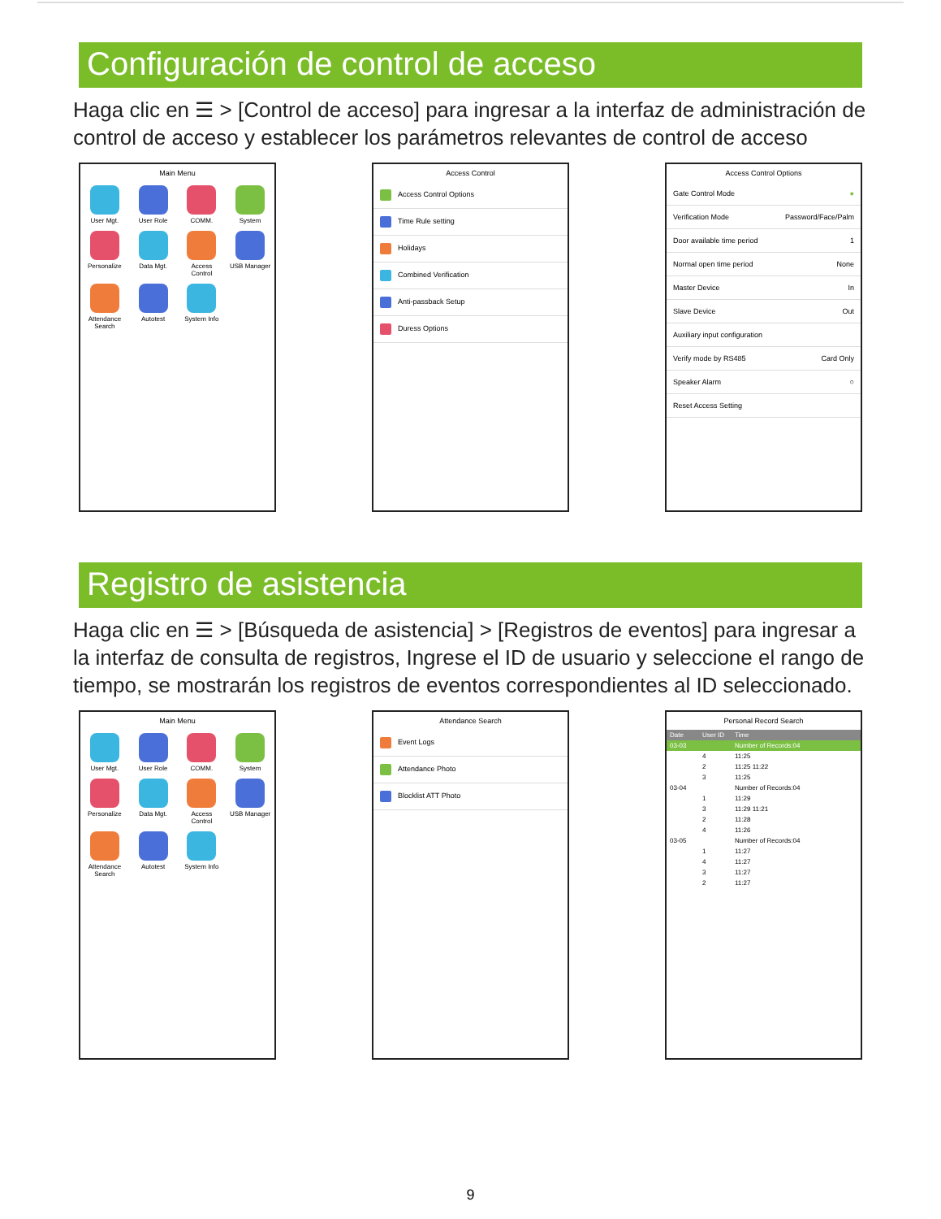Configuración de control de acceso
Haga clic en ☰ > [Control de acceso] para ingresar a la interfaz de administración de control de acceso y establecer los parámetros relevantes de control de acceso
Main Menu
User Mgt.
User Role
COMM.
System
Personalize
Data Mgt.
Access Control
USB Manager
Attendance Search
Autotest
System Info
Access Control
Access Control Options
Time Rule setting
Holidays
Combined Verification
Anti-passback Setup
Duress Options
Access Control Options
Gate Control Mode ●
Verification Mode Password/Face/Palm
Door available time period 1
Normal open time period None
Master Device In
Slave Device Out
Auxiliary input configuration
Verify mode by RS485 Card Only
Speaker Alarm ○
Reset Access Setting
Registro de asistencia
Haga clic en ☰ > [Búsqueda de asistencia] > [Registros de eventos] para ingresar a la interfaz de consulta de registros, Ingrese el ID de usuario y seleccione el rango de tiempo, se mostrarán los registros de eventos correspondientes al ID seleccionado.
Main Menu
User Mgt.
User Role
COMM.
System
Personalize
Data Mgt.
Access Control
USB Manager
Attendance Search
Autotest
System Info
Attendance Search
Event Logs
Attendance Photo
Blocklist ATT Photo
Personal Record Search
Date User ID Time
03-03 Number of Records:04
4 11:25
2 11:25 11:22
3 11:25
03-04 Number of Records:04
1 11:29
3 11:29 11:21
2 11:28
4 11:26
03-05 Number of Records:04
1 11:27
4 11:27
3 11:27
2 11:27
9